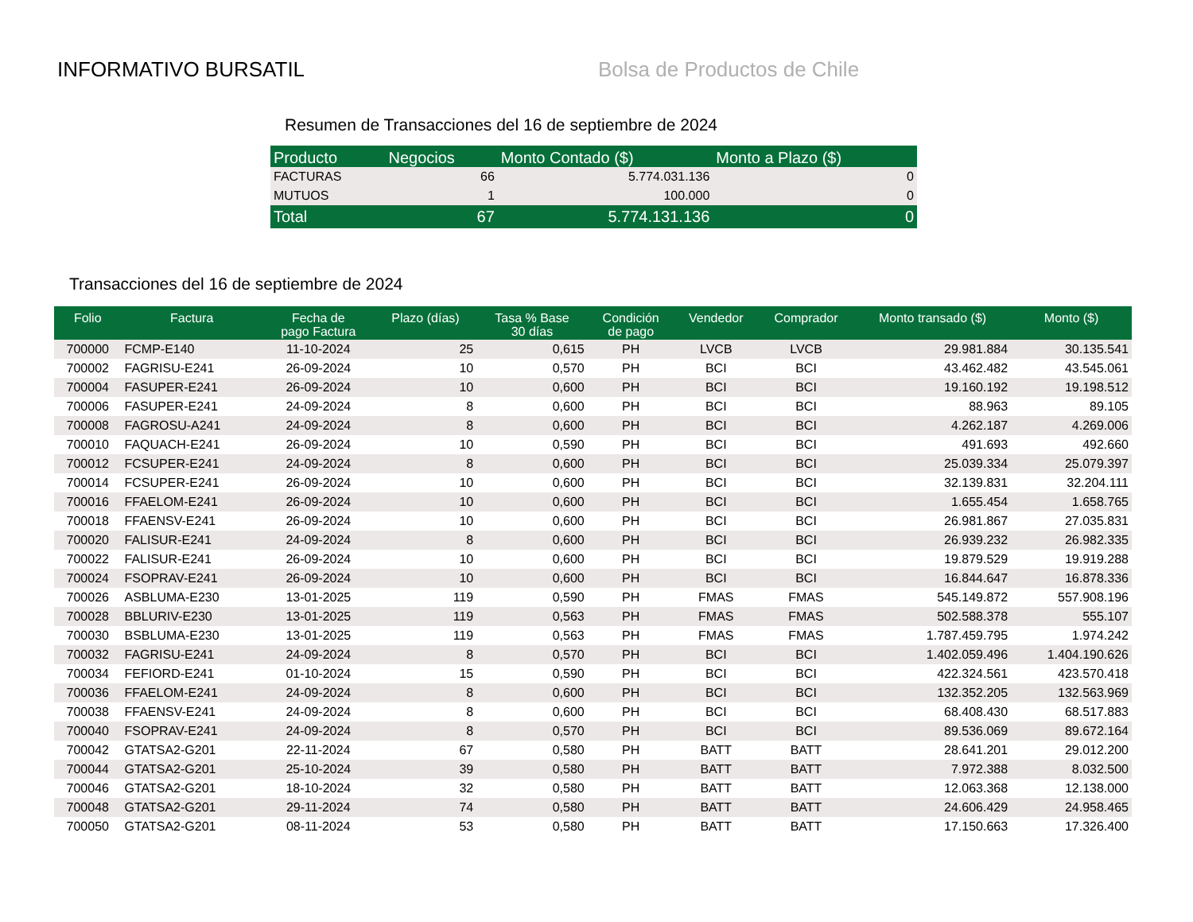INFORMATIVO BURSATIL Bolsa de Productos de Chile
Resumen de Transacciones del 16 de septiembre de 2024
| Producto | Negocios | Monto Contado ($) | Monto a Plazo ($) |
| --- | --- | --- | --- |
| FACTURAS | 66 | 5.774.031.136 | 0 |
| MUTUOS | 1 | 100.000 | 0 |
| Total | 67 | 5.774.131.136 | 0 |
Transacciones del 16 de septiembre de 2024
| Folio | Factura | Fecha de pago Factura | Plazo (días) | Tasa % Base 30 días | Condición de pago | Vendedor | Comprador | Monto transado ($) | Monto ($) |
| --- | --- | --- | --- | --- | --- | --- | --- | --- | --- |
| 700000 | FCMP-E140 | 11-10-2024 | 25 | 0,615 | PH | LVCB | LVCB | 29.981.884 | 30.135.541 |
| 700002 | FAGRISU-E241 | 26-09-2024 | 10 | 0,570 | PH | BCI | BCI | 43.462.482 | 43.545.061 |
| 700004 | FASUPER-E241 | 26-09-2024 | 10 | 0,600 | PH | BCI | BCI | 19.160.192 | 19.198.512 |
| 700006 | FASUPER-E241 | 24-09-2024 | 8 | 0,600 | PH | BCI | BCI | 88.963 | 89.105 |
| 700008 | FAGROSU-A241 | 24-09-2024 | 8 | 0,600 | PH | BCI | BCI | 4.262.187 | 4.269.006 |
| 700010 | FAQUACH-E241 | 26-09-2024 | 10 | 0,590 | PH | BCI | BCI | 491.693 | 492.660 |
| 700012 | FCSUPER-E241 | 24-09-2024 | 8 | 0,600 | PH | BCI | BCI | 25.039.334 | 25.079.397 |
| 700014 | FCSUPER-E241 | 26-09-2024 | 10 | 0,600 | PH | BCI | BCI | 32.139.831 | 32.204.111 |
| 700016 | FFAELOM-E241 | 26-09-2024 | 10 | 0,600 | PH | BCI | BCI | 1.655.454 | 1.658.765 |
| 700018 | FFAENSV-E241 | 26-09-2024 | 10 | 0,600 | PH | BCI | BCI | 26.981.867 | 27.035.831 |
| 700020 | FALISUR-E241 | 24-09-2024 | 8 | 0,600 | PH | BCI | BCI | 26.939.232 | 26.982.335 |
| 700022 | FALISUR-E241 | 26-09-2024 | 10 | 0,600 | PH | BCI | BCI | 19.879.529 | 19.919.288 |
| 700024 | FSOPRAV-E241 | 26-09-2024 | 10 | 0,600 | PH | BCI | BCI | 16.844.647 | 16.878.336 |
| 700026 | ASBLUMA-E230 | 13-01-2025 | 119 | 0,590 | PH | FMAS | FMAS | 545.149.872 | 557.908.196 |
| 700028 | BBLURIV-E230 | 13-01-2025 | 119 | 0,563 | PH | FMAS | FMAS | 502.588.378 | 555.107 |
| 700030 | BSBLUMA-E230 | 13-01-2025 | 119 | 0,563 | PH | FMAS | FMAS | 1.787.459.795 | 1.974.242 |
| 700032 | FAGRISU-E241 | 24-09-2024 | 8 | 0,570 | PH | BCI | BCI | 1.402.059.496 | 1.404.190.626 |
| 700034 | FEFIORD-E241 | 01-10-2024 | 15 | 0,590 | PH | BCI | BCI | 422.324.561 | 423.570.418 |
| 700036 | FFAELOM-E241 | 24-09-2024 | 8 | 0,600 | PH | BCI | BCI | 132.352.205 | 132.563.969 |
| 700038 | FFAENSV-E241 | 24-09-2024 | 8 | 0,600 | PH | BCI | BCI | 68.408.430 | 68.517.883 |
| 700040 | FSOPRAV-E241 | 24-09-2024 | 8 | 0,570 | PH | BCI | BCI | 89.536.069 | 89.672.164 |
| 700042 | GTATSA2-G201 | 22-11-2024 | 67 | 0,580 | PH | BATT | BATT | 28.641.201 | 29.012.200 |
| 700044 | GTATSA2-G201 | 25-10-2024 | 39 | 0,580 | PH | BATT | BATT | 7.972.388 | 8.032.500 |
| 700046 | GTATSA2-G201 | 18-10-2024 | 32 | 0,580 | PH | BATT | BATT | 12.063.368 | 12.138.000 |
| 700048 | GTATSA2-G201 | 29-11-2024 | 74 | 0,580 | PH | BATT | BATT | 24.606.429 | 24.958.465 |
| 700050 | GTATSA2-G201 | 08-11-2024 | 53 | 0,580 | PH | BATT | BATT | 17.150.663 | 17.326.400 |